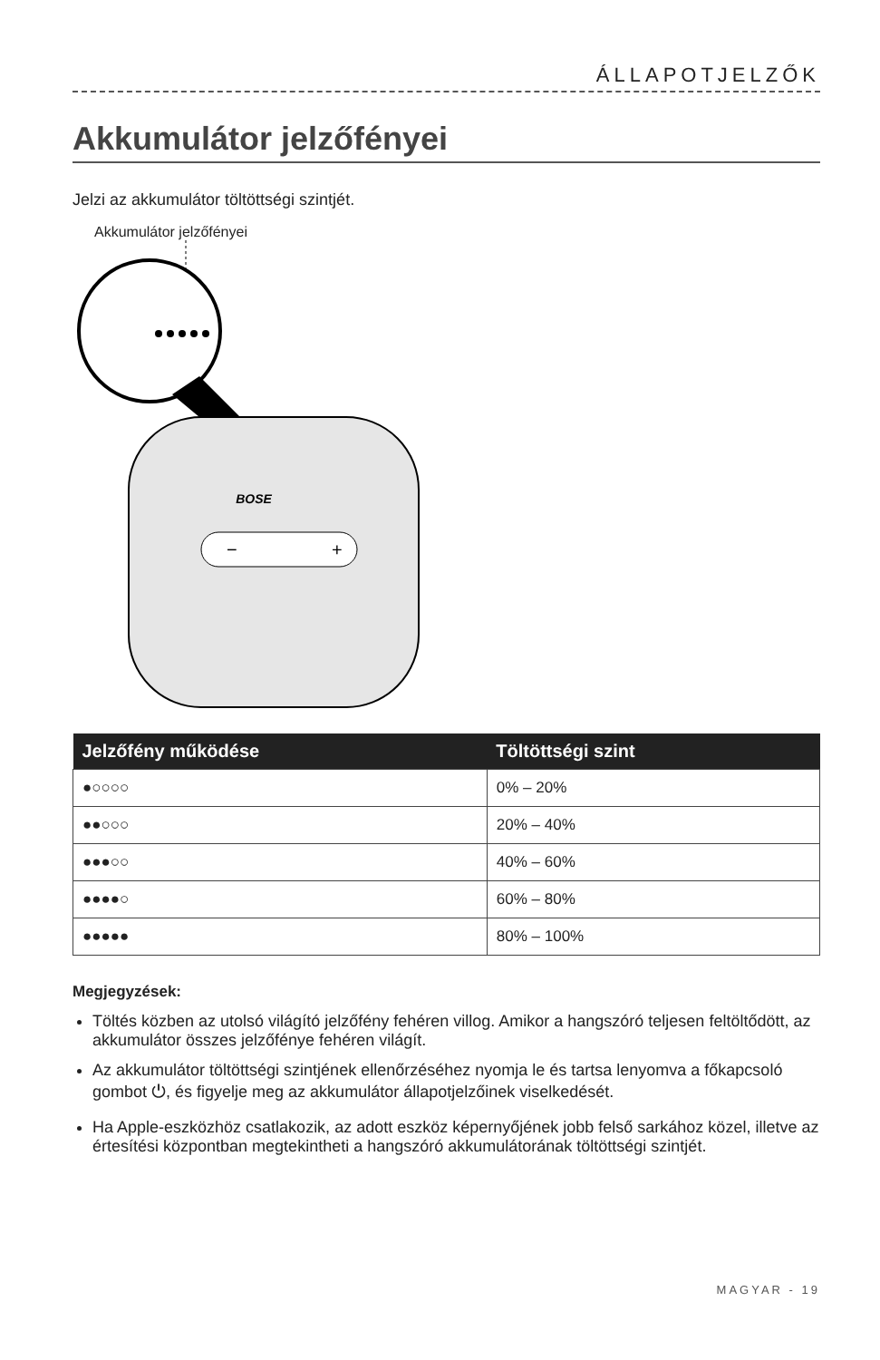ÁLLAPOTJELZŐK
Akkumulátor jelzőfényei
Jelzi az akkumulátor töltöttségi szintjét.
Akkumulátor jelzőfényei
BOSE
−
+
| Jelzőfény működése | Töltöttségi szint |
| --- | --- |
| ●○○○○ | 0% – 20% |
| ●●○○○ | 20% – 40% |
| ●●●○○ | 40% – 60% |
| ●●●●○ | 60% – 80% |
| ●●●●● | 80% – 100% |
Megjegyzések:
Töltés közben az utolsó világító jelzőfény fehéren villog. Amikor a hangszóró teljesen feltöltődött, az akkumulátor összes jelzőfénye fehéren világít.
Az akkumulátor töltöttségi szintjének ellenőrzéséhez nyomja le és tartsa lenyomva a főkapcsoló gombot ⏻, és figyelje meg az akkumulátor állapotjelzőinek viselkedését.
Ha Apple-eszközhöz csatlakozik, az adott eszköz képernyőjének jobb felső sarkához közel, illetve az értesítési központban megtekintheti a hangszóró akkumulátorának töltöttségi szintjét.
MAGYAR - 19